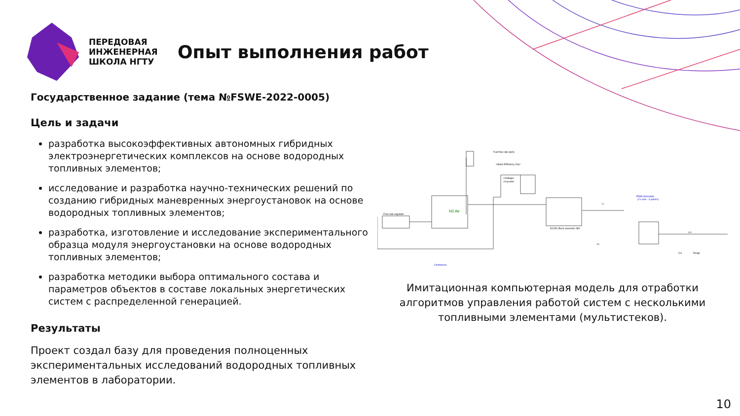ПЕРЕДОВАЯ ИНЖЕНЕРНАЯ ШКОЛА НГТУ
Опыт выполнения работ
Государственное задание (тема №FSWE-2022-0005)
Цель и задачи
разработка высокоэффективных автономных гибридных электроэнергетических комплексов на основе водородных топливных элементов;
исследование и разработка научно-технических решений по созданию гибридных маневренных энергоустановок на основе водородных топливных элементов;
разработка, изготовление и исследование экспериментального образца модуля энергоустановки на основе водородных топливных элементов;
разработка методики выбора оптимального состава и параметров объектов в составе локальных энергетических систем с распределенной генерацией.
Результаты
Проект создал базу для проведения полноценных экспериментальных исследований водородных топливных элементов в лаборатории.
Flow rate regulator
DC/DC Buck converter 48V
Fuel flow rate (lpm)
<Stack Efficiency (%)>
<Voltage>
<Current>
PWM Generator
(2-Level - 4 pulses)
Continuous
H2 Air
Ci
Ci1
Rnagr
Li
Li1
Имитационная компьютерная модель для отработки алгоритмов управления работой систем с несколькими топливными элементами (мультистеков).
10